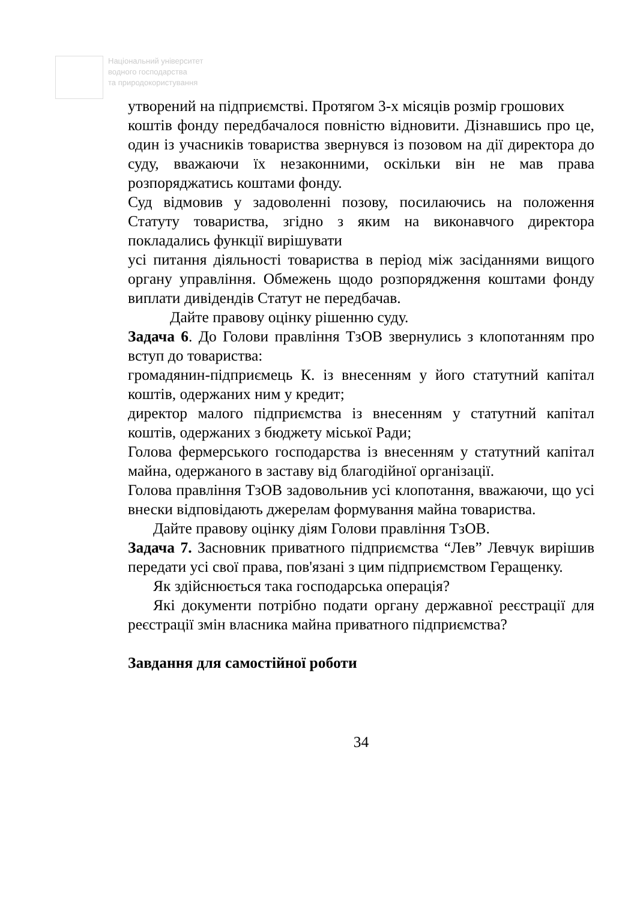Національний університет
водного господарства
та природокористування
утворений на підприємстві. Протягом 3-х місяців розмір грошових
коштів фонду передбачалося повністю відновити. Дізнавшись про це, один із учасників товариства звернувся із позовом на дії директора до суду, вважаючи їх незаконними, оскільки він не мав права розпоряджатись коштами фонду.
Суд відмовив у задоволенні позову, посилаючись на положення Статуту товариства, згідно з яким на виконавчого директора покладались функції вирішувати
усі питання діяльності товариства в період між засіданнями вищого органу управління. Обмежень щодо розпорядження коштами фонду виплати дивідендів Статут не передбачав.
Дайте правову оцінку рішенню суду.
Задача 6. До Голови правління ТзОВ звернулись з клопотанням про вступ до товариства:
громадянин-підприємець К. із внесенням у його статутний капітал коштів, одержаних ним у кредит;
директор малого підприємства із внесенням у статутний капітал коштів, одержаних з бюджету міської Ради;
Голова фермерського господарства із внесенням у статутний капітал майна, одержаного в заставу від благодійної організації.
Голова правління ТзОВ задовольнив усі клопотання, вважаючи, що усі внески відповідають джерелам формування майна товариства.
Дайте правову оцінку діям Голови правління ТзОВ.
Задача 7. Засновник приватного підприємства “Лев” Левчук вирішив передати усі свої права, пов'язані з цим підприємством Геращенку.
Як здійснюється така господарська операція?
Які документи потрібно подати органу державної реєстрації для реєстрації змін власника майна приватного підприємства?
Завдання для самостійної роботи
34